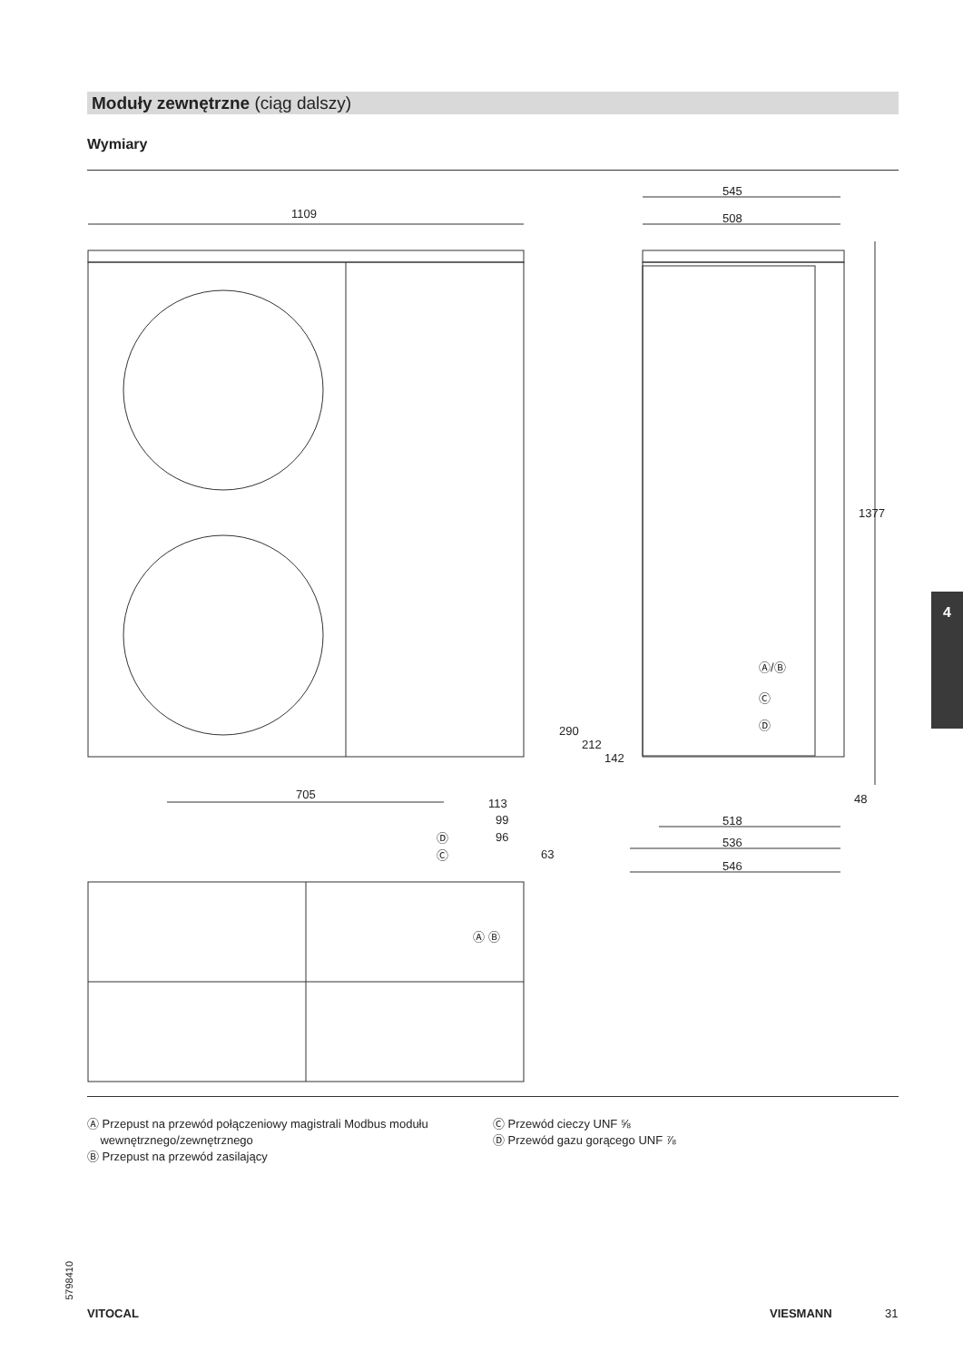Moduły zewnętrzne (ciąg dalszy)
Wymiary
1109
545
508
705
113
99
96
63
1377
48
518
536
546
290
212
142
Ⓐ/Ⓑ
Ⓒ
Ⓓ
Ⓓ
Ⓒ
Ⓐ Ⓑ
Ⓐ Przepust na przewód połączeniowy magistrali Modbus modułu
wewnętrznego/zewnętrznego
Ⓑ Przepust na przewód zasilający
Ⓒ Przewód cieczy UNF ⅝
Ⓓ Przewód gazu gorącego UNF ⅞
4
5798410
VITOCAL VIESMANN 31